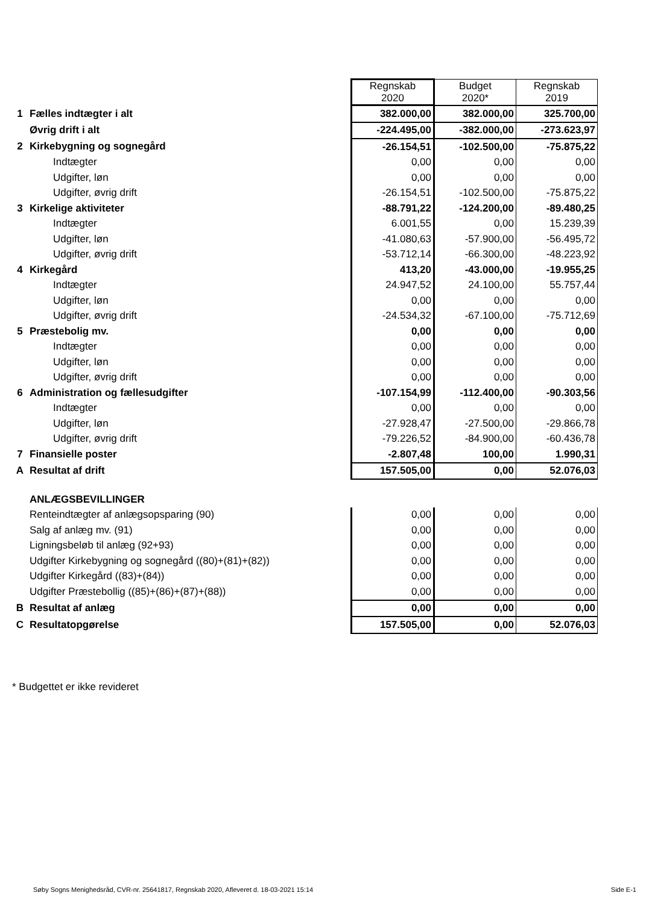| | | Regnskab 2020 | Budget 2020* | Regnskab 2019 |
| 1 | Fælles indtægter i alt | 382.000,00 | 382.000,00 | 325.700,00 |
| | Øvrig drift i alt | -224.495,00 | -382.000,00 | -273.623,97 |
| 2 | Kirkebygning og sognegård | -26.154,51 | -102.500,00 | -75.875,22 |
| | Indtægter | 0,00 | 0,00 | 0,00 |
| | Udgifter, løn | 0,00 | 0,00 | 0,00 |
| | Udgifter, øvrig drift | -26.154,51 | -102.500,00 | -75.875,22 |
| 3 | Kirkelige aktiviteter | -88.791,22 | -124.200,00 | -89.480,25 |
| | Indtægter | 6.001,55 | 0,00 | 15.239,39 |
| | Udgifter, løn | -41.080,63 | -57.900,00 | -56.495,72 |
| | Udgifter, øvrig drift | -53.712,14 | -66.300,00 | -48.223,92 |
| 4 | Kirkegård | 413,20 | -43.000,00 | -19.955,25 |
| | Indtægter | 24.947,52 | 24.100,00 | 55.757,44 |
| | Udgifter, løn | 0,00 | 0,00 | 0,00 |
| | Udgifter, øvrig drift | -24.534,32 | -67.100,00 | -75.712,69 |
| 5 | Præstebolig mv. | 0,00 | 0,00 | 0,00 |
| | Indtægter | 0,00 | 0,00 | 0,00 |
| | Udgifter, løn | 0,00 | 0,00 | 0,00 |
| | Udgifter, øvrig drift | 0,00 | 0,00 | 0,00 |
| 6 | Administration og fællesudgifter | -107.154,99 | -112.400,00 | -90.303,56 |
| | Indtægter | 0,00 | 0,00 | 0,00 |
| | Udgifter, løn | -27.928,47 | -27.500,00 | -29.866,78 |
| | Udgifter, øvrig drift | -79.226,52 | -84.900,00 | -60.436,78 |
| 7 | Finansielle poster | -2.807,48 | 100,00 | 1.990,31 |
| A | Resultat af drift | 157.505,00 | 0,00 | 52.076,03 |
| | ANLÆGSBEVILLINGER | | | |
| | Renteindtægter af anlægsopsparing (90) | 0,00 | 0,00 | 0,00 |
| | Salg af anlæg mv. (91) | 0,00 | 0,00 | 0,00 |
| | Ligningsbeløb til anlæg (92+93) | 0,00 | 0,00 | 0,00 |
| | Udgifter Kirkebygning og sognegård ((80)+(81)+(82)) | 0,00 | 0,00 | 0,00 |
| | Udgifter Kirkegård ((83)+(84)) | 0,00 | 0,00 | 0,00 |
| | Udgifter Præstebollig ((85)+(86)+(87)+(88)) | 0,00 | 0,00 | 0,00 |
| B | Resultat af anlæg | 0,00 | 0,00 | 0,00 |
| C | Resultatopgørelse | 157.505,00 | 0,00 | 52.076,03 |
* Budgettet er ikke revideret
Søby Sogns Menighedsråd, CVR-nr. 25641817, Regnskab 2020, Afleveret d. 18-03-2021 15:14 Side E-1